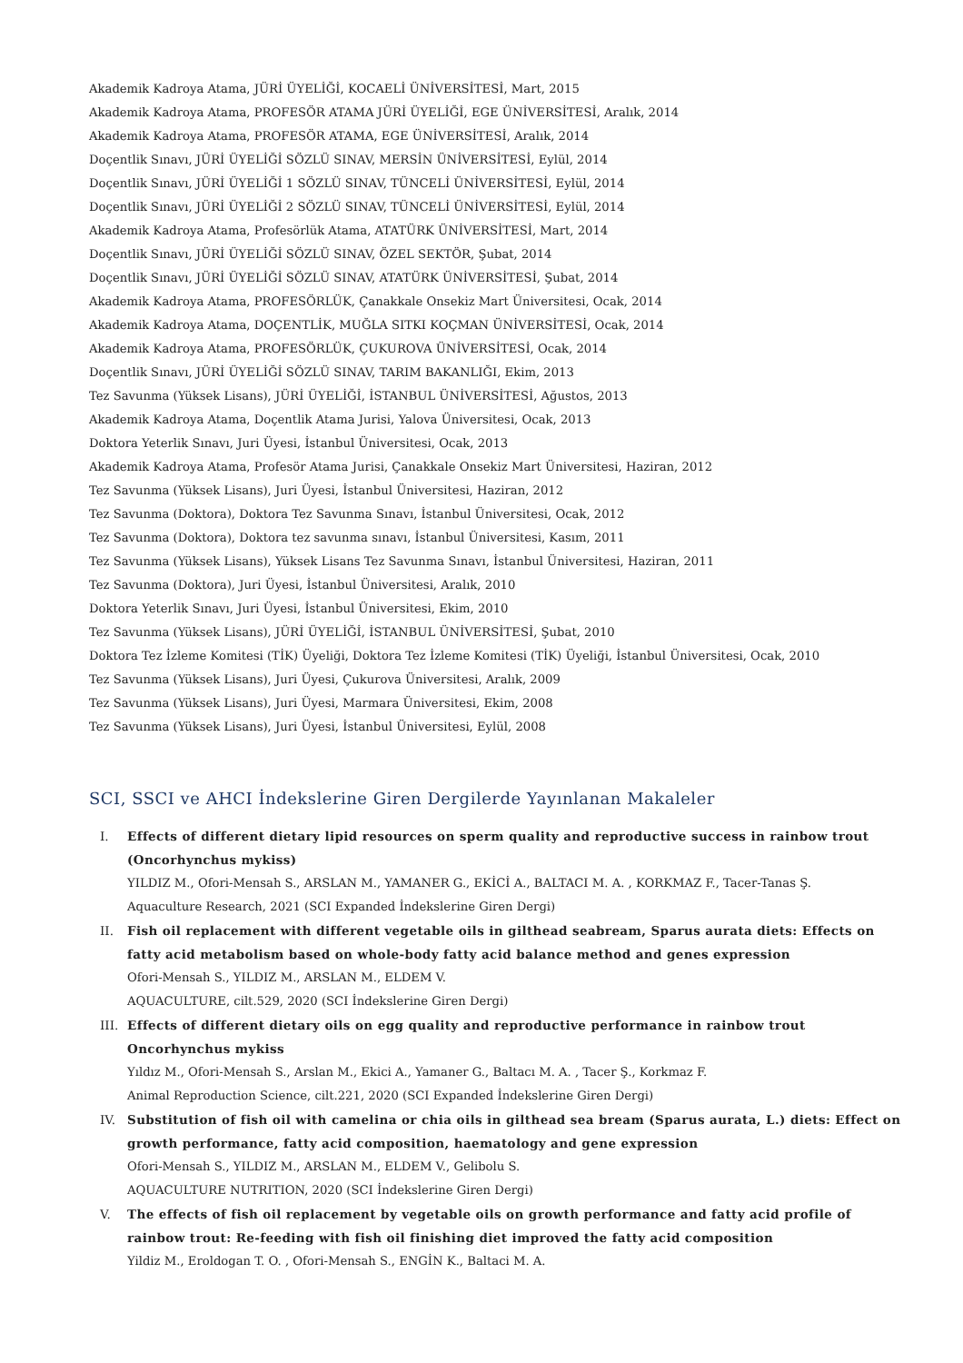Akademik Kadroya Atama, JÜRİ ÜYELİĞİ, KOCAELİ ÜNİVERSİTESİ, Mart, 2015
Akademik Kadroya Atama, PROFESÖR ATAMA JÜRİ ÜYELİĞİ, EGE ÜNİVERSİTESİ, Aralık, 2014
Akademik Kadroya Atama, PROFESÖR ATAMA, EGE ÜNİVERSİTESİ, Aralık, 2014
Doçentlik Sınavı, JÜRİ ÜYELİĞİ SÖZLÜ SINAV, MERSİN ÜNİVERSİTESİ, Eylül, 2014
Doçentlik Sınavı, JÜRİ ÜYELİĞİ 1 SÖZLÜ SINAV, TÜNCELİ ÜNİVERSİTESİ, Eylül, 2014
Doçentlik Sınavı, JÜRİ ÜYELİĞİ 2 SÖZLÜ SINAV, TÜNCELİ ÜNİVERSİTESİ, Eylül, 2014
Akademik Kadroya Atama, Profesörlük Atama, ATATÜRK ÜNİVERSİTESİ, Mart, 2014
Doçentlik Sınavı, JÜRİ ÜYELİĞİ SÖZLÜ SINAV, ÖZEL SEKTÖR, Şubat, 2014
Doçentlik Sınavı, JÜRİ ÜYELİĞİ SÖZLÜ SINAV, ATATÜRK ÜNİVERSİTESİ, Şubat, 2014
Akademik Kadroya Atama, PROFESÖRLÜK, Çanakkale Onsekiz Mart Üniversitesi, Ocak, 2014
Akademik Kadroya Atama, DOÇENTLİK, MUĞLA SITKI KOÇMAN ÜNİVERSİTESİ, Ocak, 2014
Akademik Kadroya Atama, PROFESÖRLÜK, ÇUKUROVA ÜNİVERSİTESİ, Ocak, 2014
Doçentlik Sınavı, JÜRİ ÜYELİĞİ SÖZLÜ SINAV, TARIM BAKANLIĞI, Ekim, 2013
Tez Savunma (Yüksek Lisans), JÜRİ ÜYELİĞİ, İSTANBUL ÜNİVERSİTESİ, Ağustos, 2013
Akademik Kadroya Atama, Doçentlik Atama Jurisi, Yalova Üniversitesi, Ocak, 2013
Doktora Yeterlik Sınavı, Juri Üyesi, İstanbul Üniversitesi, Ocak, 2013
Akademik Kadroya Atama, Profesör Atama Jurisi, Çanakkale Onsekiz Mart Üniversitesi, Haziran, 2012
Tez Savunma (Yüksek Lisans), Juri Üyesi, İstanbul Üniversitesi, Haziran, 2012
Tez Savunma (Doktora), Doktora Tez Savunma Sınavı, İstanbul Üniversitesi, Ocak, 2012
Tez Savunma (Doktora), Doktora tez savunma sınavı, İstanbul Üniversitesi, Kasım, 2011
Tez Savunma (Yüksek Lisans), Yüksek Lisans Tez Savunma Sınavı, İstanbul Üniversitesi, Haziran, 2011
Tez Savunma (Doktora), Juri Üyesi, İstanbul Üniversitesi, Aralık, 2010
Doktora Yeterlik Sınavı, Juri Üyesi, İstanbul Üniversitesi, Ekim, 2010
Tez Savunma (Yüksek Lisans), JÜRİ ÜYELİĞİ, İSTANBUL ÜNİVERSİTESİ, Şubat, 2010
Doktora Tez İzleme Komitesi (TİK) Üyeliği, Doktora Tez İzleme Komitesi (TİK) Üyeliği, İstanbul Üniversitesi, Ocak, 2010
Tez Savunma (Yüksek Lisans), Juri Üyesi, Çukurova Üniversitesi, Aralık, 2009
Tez Savunma (Yüksek Lisans), Juri Üyesi, Marmara Üniversitesi, Ekim, 2008
Tez Savunma (Yüksek Lisans), Juri Üyesi, İstanbul Üniversitesi, Eylül, 2008
SCI, SSCI ve AHCI İndekslerine Giren Dergilerde Yayınlanan Makaleler
I. Effects of different dietary lipid resources on sperm quality and reproductive success in rainbow trout (Oncorhynchus mykiss)
YILDIZ M., Ofori-Mensah S., ARSLAN M., YAMANER G., EKİCİ A., BALTACI M. A. , KORKMAZ F., Tacer-Tanas Ş.
Aquaculture Research, 2021 (SCI Expanded İndekslerine Giren Dergi)
II. Fish oil replacement with different vegetable oils in gilthead seabream, Sparus aurata diets: Effects on fatty acid metabolism based on whole-body fatty acid balance method and genes expression
Ofori-Mensah S., YILDIZ M., ARSLAN M., ELDEM V.
AQUACULTURE, cilt.529, 2020 (SCI İndekslerine Giren Dergi)
III. Effects of different dietary oils on egg quality and reproductive performance in rainbow trout Oncorhynchus mykiss
Yıldız M., Ofori-Mensah S., Arslan M., Ekici A., Yamaner G., Baltacı M. A. , Tacer Ş., Korkmaz F.
Animal Reproduction Science, cilt.221, 2020 (SCI Expanded İndekslerine Giren Dergi)
IV. Substitution of fish oil with camelina or chia oils in gilthead sea bream (Sparus aurata, L.) diets: Effect on growth performance, fatty acid composition, haematology and gene expression
Ofori-Mensah S., YILDIZ M., ARSLAN M., ELDEM V., Gelibolu S.
AQUACULTURE NUTRITION, 2020 (SCI İndekslerine Giren Dergi)
V. The effects of fish oil replacement by vegetable oils on growth performance and fatty acid profile of rainbow trout: Re-feeding with fish oil finishing diet improved the fatty acid composition
Yildiz M., Eroldogan T. O. , Ofori-Mensah S., ENGİN K., Baltaci M. A.